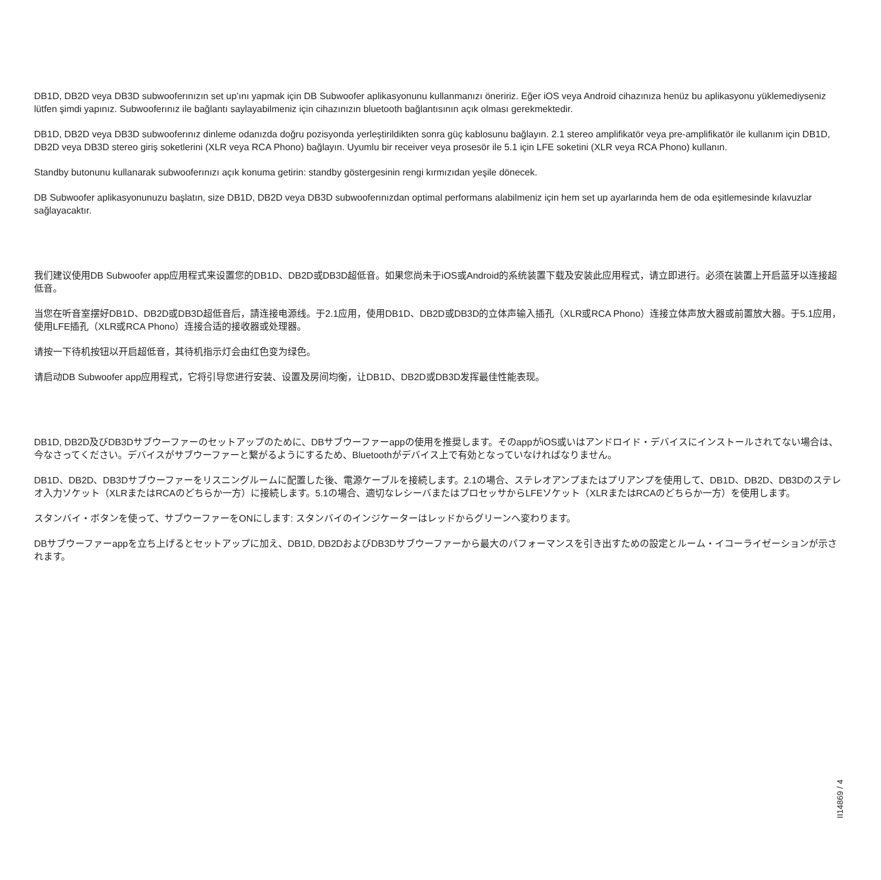DB1D, DB2D veya DB3D subwooferınızın set up’ını yapmak için DB Subwoofer aplikasyonunu kullanmanızı öneririz. Eğer iOS veya Android cihazınıza henüz bu aplikasyonu yüklemediyseniz lütfen şimdi yapınız. Subwooferınız ile bağlantı saylayabilmeniz için cihazınızın bluetooth bağlantısının açık olması gerekmektedir.
DB1D, DB2D veya DB3D subwooferınız dinleme odanızda doğru pozisyonda yerleştirildikten sonra güç kablosunu bağlayın. 2.1 stereo amplifikatör veya pre-amplifikatör ile kullanım için DB1D, DB2D veya DB3D stereo giriş soketlerini (XLR veya RCA Phono) bağlayın. Uyumlu bir receiver veya prosesör ile 5.1 için LFE soketini (XLR veya RCA Phono) kullanın.
Standby butonunu kullanarak subwooferınızı açık konuma getirin: standby göstergesinin rengi kırmızıdan yeşile dönecek.
DB Subwoofer aplikasyonunuzu başlatın, size DB1D, DB2D veya DB3D subwooferınızdan optimal performans alabilmeniz için hem set up ayarlarında hem de oda eşitlemesinde kılavuzlar sağlayacaktır.
我们建议使用DB Subwoofer app应用程式来设置您的DB1D、DB2D或DB3D超低音。如果您尚未于iOS或Android的系统装置下载及安装此应用程式，请立即进行。必须在装置上开启蓝牙以连接超低音。
当您在听音室摆好DB1D、DB2D或DB3D超低音后，請连接电源线。于2.1应用，使用DB1D、DB2D或DB3D的立体声输入插孔（XLR或RCA Phono）连接立体声放大器或前置放大器。于5.1应用，使用LFE插孔（XLR或RCA Phono）连接合适的接收器或处理器。
请按一下待机按钮以开启超低音，其待机指示灯会由红色变为绿色。
请启动DB Subwoofer app应用程式，它将引导您进行安装、设置及房间均衡，让DB1D、DB2D或DB3D发挥最佳性能表现。
DB1D, DB2D及びDB3Dサブウーファーのセットアップのために、DBサブウーファーappの使用を推奨します。そのappがiOS或いはアンドロイド・デバイスにインストールされてない場合は、今なさってください。デバイスがサブウーファーと繋がるようにするため、Bluetoothがデバイス上で有効となっていなければなりません。
DB1D、DB2D、DB3Dサブウーファーをリスニングルームに配置した後、電源ケーブルを接続します。2.1の場合、ステレオアンプまたはプリアンプを使用して、DB1D、DB2D、DB3Dのステレオ入力ソケット（XLRまたはRCAのどちらか一方）に接続します。5.1の場合、適切なレシーバまたはプロセッサからLFEソケット（XLRまたはRCAのどちらか一方）を使用します。
スタンバイ・ボタンを使って、サブウーファーをONにします: スタンバイのインジケーターはレッドからグリーンへ変わります。
DBサブウーファーappを立ち上げるとセットアップに加え、DB1D, DB2DおよびDB3Dサブウーファーから最大のパフォーマンスを引き出すための設定とルーム・イコーライゼーションが示されます。
II14869 / 4